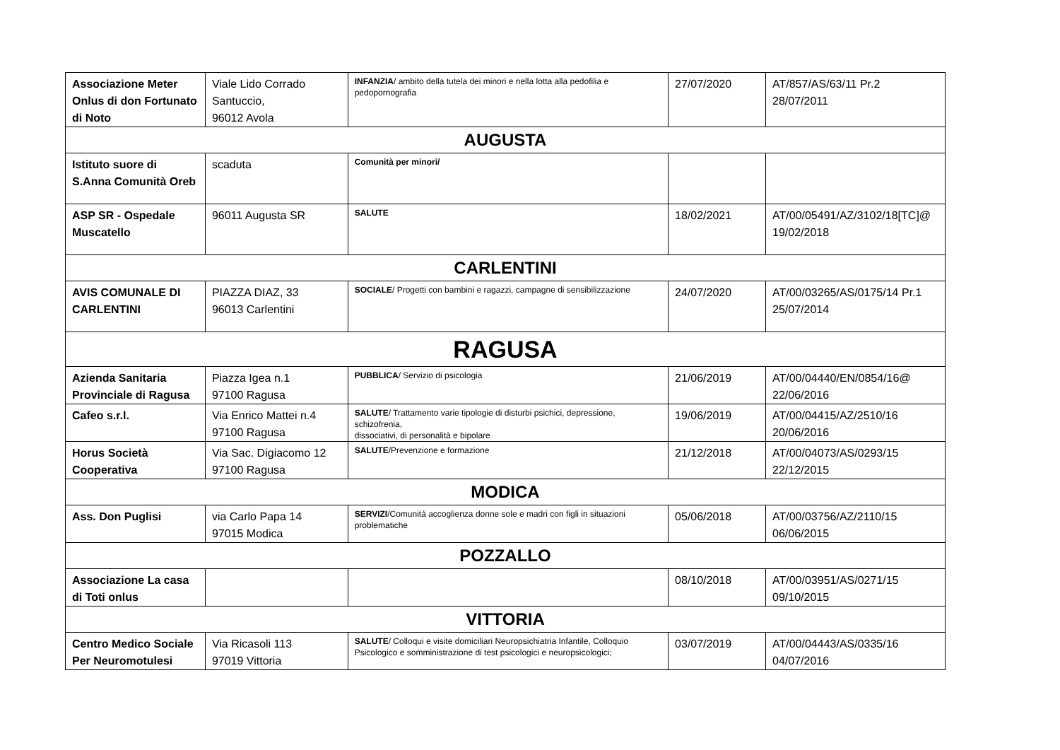| Associazione Meter Onlus di don Fortunato di Noto | Viale Lido Corrado Santuccio, 96012 Avola | INFANZIA / ambito della tutela dei minori e nella lotta alla pedofilia e pedopornografia | 27/07/2020 | AT/857/AS/63/11 Pr.2 28/07/2011 |
| AUGUSTA | | | | |
| Istituto suore di S.Anna Comunità Oreb | scaduta | Comunità per minori/ | | |
| ASP SR - Ospedale Muscatello | 96011 Augusta SR | SALUTE | 18/02/2021 | AT/00/05491/AZ/3102/18[TC]@ 19/02/2018 |
| CARLENTINI | | | | |
| AVIS COMUNALE DI CARLENTINI | PIAZZA DIAZ, 33 96013 Carlentini | SOCIALE / Progetti con bambini e ragazzi, campagne di sensibilizzazione | 24/07/2020 | AT/00/03265/AS/0175/14 Pr.1 25/07/2014 |
| RAGUSA | | | | |
| Azienda Sanitaria Provinciale di Ragusa | Piazza Igea n.1 97100 Ragusa | PUBBLICA / Servizio di psicologia | 21/06/2019 | AT/00/04440/EN/0854/16@ 22/06/2016 |
| Cafeo s.r.l. | Via Enrico Mattei n.4 97100 Ragusa | SALUTE / Trattamento varie tipologie di disturbi psichici, depressione, schizofrenia, dissociativi, di personalità e bipolare | 19/06/2019 | AT/00/04415/AZ/2510/16 20/06/2016 |
| Horus Società Cooperativa | Via Sac. Digiacomo 12 97100 Ragusa | SALUTE /Prevenzione e formazione | 21/12/2018 | AT/00/04073/AS/0293/15 22/12/2015 |
| MODICA | | | | |
| Ass. Don Puglisi | via Carlo Papa 14 97015 Modica | SERVIZI /Comunità accoglienza donne sole e madri con figli in situazioni problematiche | 05/06/2018 | AT/00/03756/AZ/2110/15 06/06/2015 |
| POZZALLO | | | | |
| Associazione La casa di Toti onlus | | | 08/10/2018 | AT/00/03951/AS/0271/15 09/10/2015 |
| VITTORIA | | | | |
| Centro Medico Sociale Per Neuromotulesi | Via Ricasoli 113 97019 Vittoria | SALUTE / Colloqui e visite domiciliari Neuropsichiatria Infantile, Colloquio Psicologico e somministrazione di test psicologici e neuropsicologici; | 03/07/2019 | AT/00/04443/AS/0335/16 04/07/2016 |